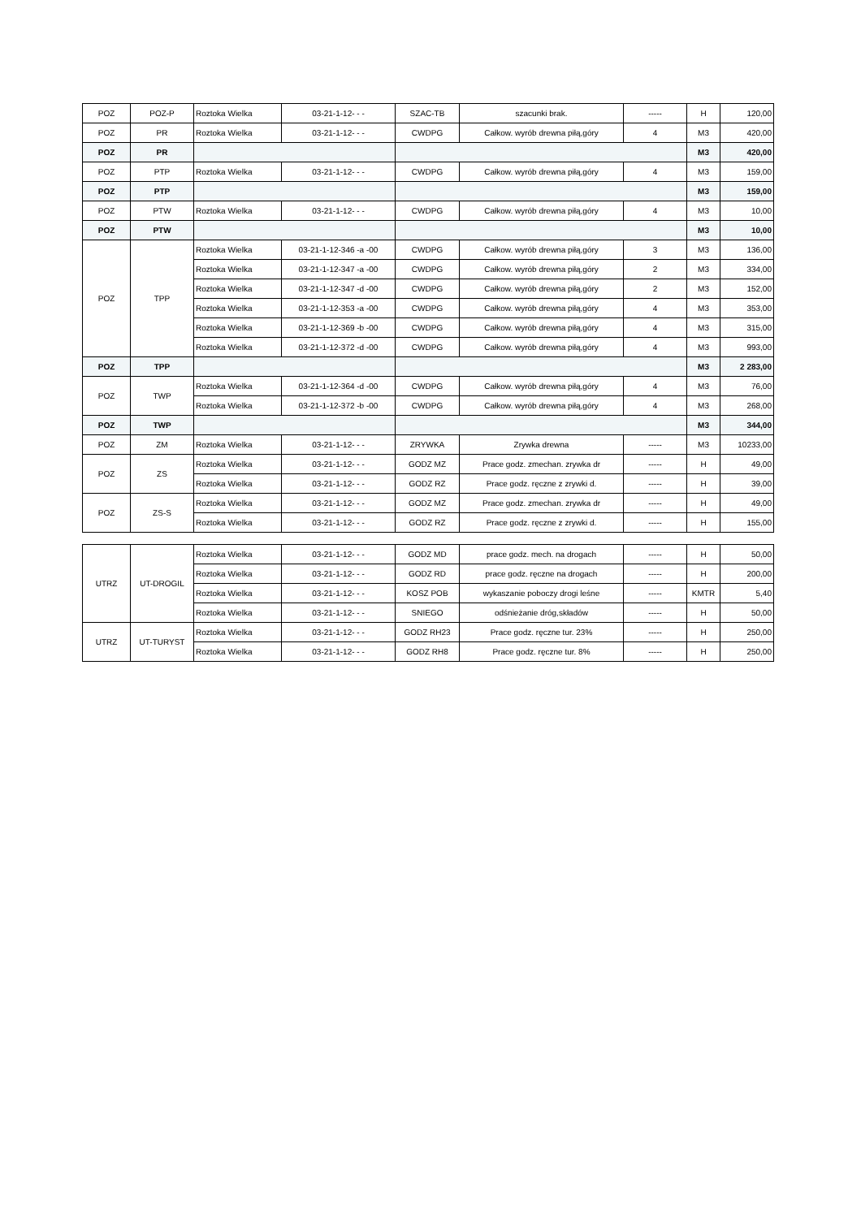| POZ | POZ-P | Roztoka Wielka | 03-21-1-12- - - | SZAC-TB | szacunki brak. | ----- | H | 120,00 |
| POZ | PR | Roztoka Wielka | 03-21-1-12- - - | CWDPG | Całkow. wyrób drewna piłą,góry | 4 | M3 | 420,00 |
| POZ | PR | | | | | | M3 | 420,00 |
| POZ | PTP | Roztoka Wielka | 03-21-1-12- - - | CWDPG | Całkow. wyrób drewna piłą,góry | 4 | M3 | 159,00 |
| POZ | PTP | | | | | | M3 | 159,00 |
| POZ | PTW | Roztoka Wielka | 03-21-1-12- - - | CWDPG | Całkow. wyrób drewna piłą,góry | 4 | M3 | 10,00 |
| POZ | PTW | | | | | | M3 | 10,00 |
| POZ | TPP | Roztoka Wielka | 03-21-1-12-346 -a -00 | CWDPG | Całkow. wyrób drewna piłą,góry | 3 | M3 | 136,00 |
| | | Roztoka Wielka | 03-21-1-12-347 -a -00 | CWDPG | Całkow. wyrób drewna piłą,góry | 2 | M3 | 334,00 |
| | | Roztoka Wielka | 03-21-1-12-347 -d -00 | CWDPG | Całkow. wyrób drewna piłą,góry | 2 | M3 | 152,00 |
| | | Roztoka Wielka | 03-21-1-12-353 -a -00 | CWDPG | Całkow. wyrób drewna piłą,góry | 4 | M3 | 353,00 |
| | | Roztoka Wielka | 03-21-1-12-369 -b -00 | CWDPG | Całkow. wyrób drewna piłą,góry | 4 | M3 | 315,00 |
| | | Roztoka Wielka | 03-21-1-12-372 -d -00 | CWDPG | Całkow. wyrób drewna piłą,góry | 4 | M3 | 993,00 |
| POZ | TPP | | | | | | M3 | 2 283,00 |
| POZ | TWP | Roztoka Wielka | 03-21-1-12-364 -d -00 | CWDPG | Całkow. wyrób drewna piłą,góry | 4 | M3 | 76,00 |
| | | Roztoka Wielka | 03-21-1-12-372 -b -00 | CWDPG | Całkow. wyrób drewna piłą,góry | 4 | M3 | 268,00 |
| POZ | TWP | | | | | | M3 | 344,00 |
| POZ | ZM | Roztoka Wielka | 03-21-1-12- - - | ZRYWKA | Zrywka drewna | ----- | M3 | 10233,00 |
| POZ | ZS | Roztoka Wielka | 03-21-1-12- - - | GODZ MZ | Prace godz. zmechan. zrywka dr | ----- | H | 49,00 |
| | | Roztoka Wielka | 03-21-1-12- - - | GODZ RZ | Prace godz. ręczne z zrywki d. | ----- | H | 39,00 |
| POZ | ZS-S | Roztoka Wielka | 03-21-1-12- - - | GODZ MZ | Prace godz. zmechan. zrywka dr | ----- | H | 49,00 |
| | | Roztoka Wielka | 03-21-1-12- - - | GODZ RZ | Prace godz. ręczne z zrywki d. | ----- | H | 155,00 |
| UTRZ | UT-DROGIL | Roztoka Wielka | 03-21-1-12- - - | GODZ MD | prace godz. mech. na drogach | ----- | H | 50,00 |
| | | Roztoka Wielka | 03-21-1-12- - - | GODZ RD | prace godz. ręczne na drogach | ----- | H | 200,00 |
| | | Roztoka Wielka | 03-21-1-12- - - | KOSZ POB | wykaszanie poboczy drogi leśne | ----- | KMTR | 5,40 |
| | | Roztoka Wielka | 03-21-1-12- - - | SNIEGO | odśnieżanie dróg,składów | ----- | H | 50,00 |
| UTRZ | UT-TURYST | Roztoka Wielka | 03-21-1-12- - - | GODZ RH23 | Prace godz. ręczne tur. 23% | ----- | H | 250,00 |
| | | Roztoka Wielka | 03-21-1-12- - - | GODZ RH8 | Prace godz. ręczne tur. 8% | ----- | H | 250,00 |